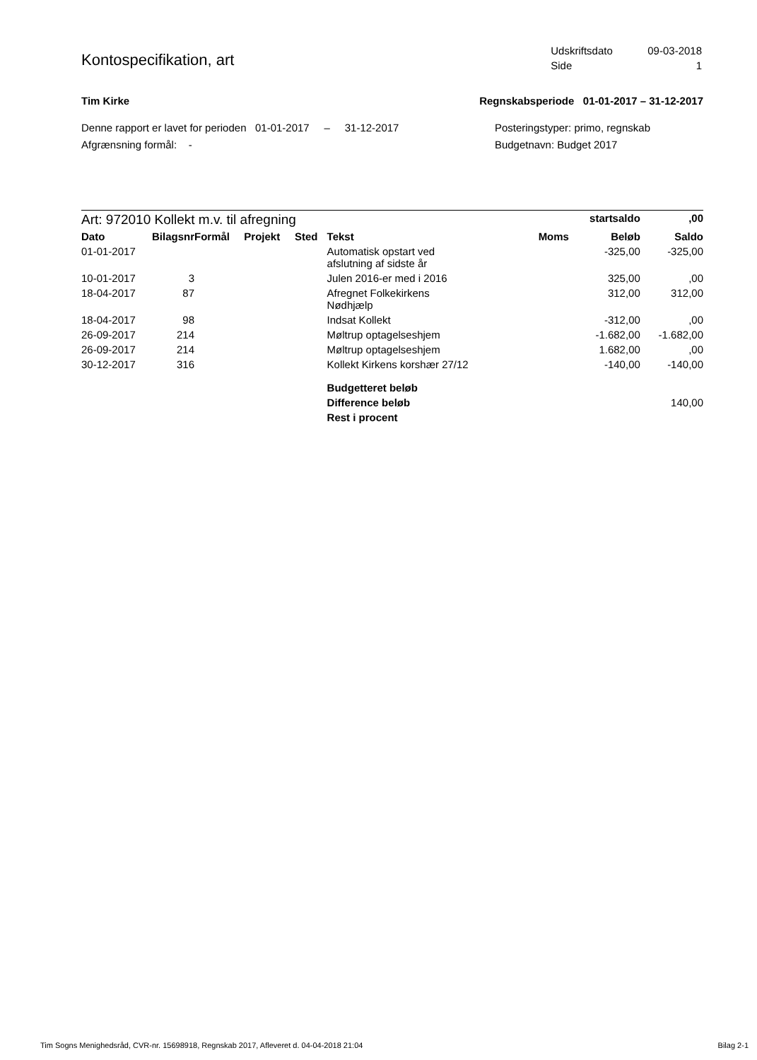Kontospecifikation, art
| Udskriftsdato | 09-03-2018 |
| Side | 1 |
Tim Kirke Regnskabsperiode 01-01-2017 – 31-12-2017
Denne rapport er lavet for perioden 01-01-2017 – 31-12-2017
Afgrænsning formål: -
Posteringstyper: primo, regnskab
Budgetnavn: Budget 2017
| Art: 972010 Kollekt m.v. til afregning | | | | | | | startsaldo | ,00 |
| Dato | Bilagsnr | Formål | Projekt | Sted | Tekst | Moms | Beløb | Saldo |
| 01-01-2017 | | | | | Automatisk opstart ved afslutning af sidste år | | -325,00 | -325,00 |
| 10-01-2017 | 3 | | | | Julen 2016-er med i 2016 | | 325,00 | ,00 |
| 18-04-2017 | 87 | | | | Afregnet Folkekirkens Nødhjælp | | 312,00 | 312,00 |
| 18-04-2017 | 98 | | | | Indsat Kollekt | | -312,00 | ,00 |
| 26-09-2017 | 214 | | | | Møltrup optagelseshjem | | -1.682,00 | -1.682,00 |
| 26-09-2017 | 214 | | | | Møltrup optagelseshjem | | 1.682,00 | ,00 |
| 30-12-2017 | 316 | | | | Kollekt Kirkens korshær 27/12 | | -140,00 | -140,00 |
| | | | | | Budgetteret beløb | | | |
| | | | | | Difference beløb | | | 140,00 |
| | | | | | Rest i procent | | | |
Tim Sogns Menighedsråd, CVR-nr. 15698918, Regnskab 2017, Afleveret d. 04-04-2018 21:04 Bilag 2-1